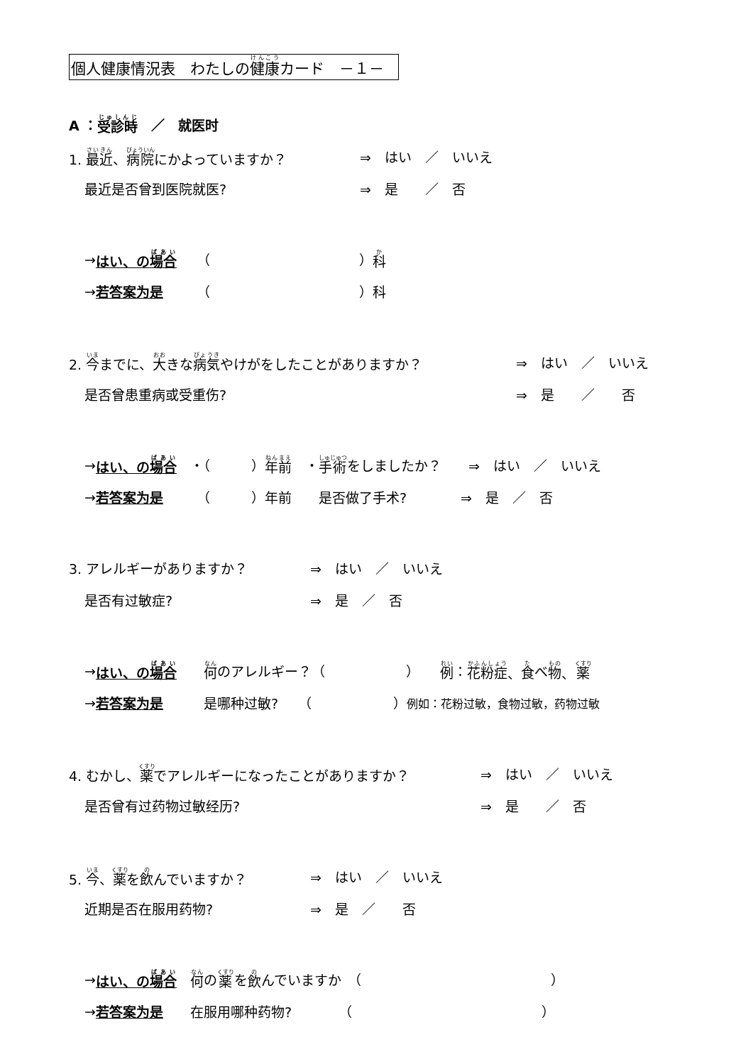個人健康情況表　わたしの健康カード　－１－
A ： 受診時　／　就医时
1. 最近、病院にかよっていますか？ ⇒　はい　／　いいえ
最近是否曾到医院就医? ⇒　是　　／　否
→ はい、の場合　　（　　　　　　　　　　　） 科
→ 若答案为是　　　（　　　　　　　　　　　）科
2. 今までに、大きな病気やけがをしたことがありますか？ ⇒　はい　／　いいえ
是否曾患重病或受重伤? ⇒　是　　／　　否
→ はい、の場合　・（　　　） 年前　・ 手術 をしましたか？　　⇒　はい　／　いいえ
→ 若答案为是　　　（　　　）年前　　是否做了手术?　　　　⇒　是　／　否
3. アレルギーがありますか？ ⇒　はい　／　いいえ
是否有过敏症? ⇒　是　／　否
→ はい、の場合　　何 のアレルギー？（　　　　　　）　　例 ： 花粉症 、 食 べ 物 、 薬
→ 若答案为是　　　是哪种过敏?　　（　　　　　　） 例如：花粉过敏，食物过敏，药物过敏
4. むかし、薬でアレルギーになったことがありますか？ ⇒　はい　／　いいえ
是否曾有过药物过敏经历? ⇒　是　　／　否
5. 今、薬を飲んでいますか？ ⇒　はい　／　いいえ
近期是否在服用药物? ⇒　是　／　　否
→ はい、の場合　何 の 薬 を 飲 んでいますか　（　　　　　　　　　　　　　　）
→ 若答案为是　　在服用哪种药物?　　　　（　　　　　　　　　　　　　　）